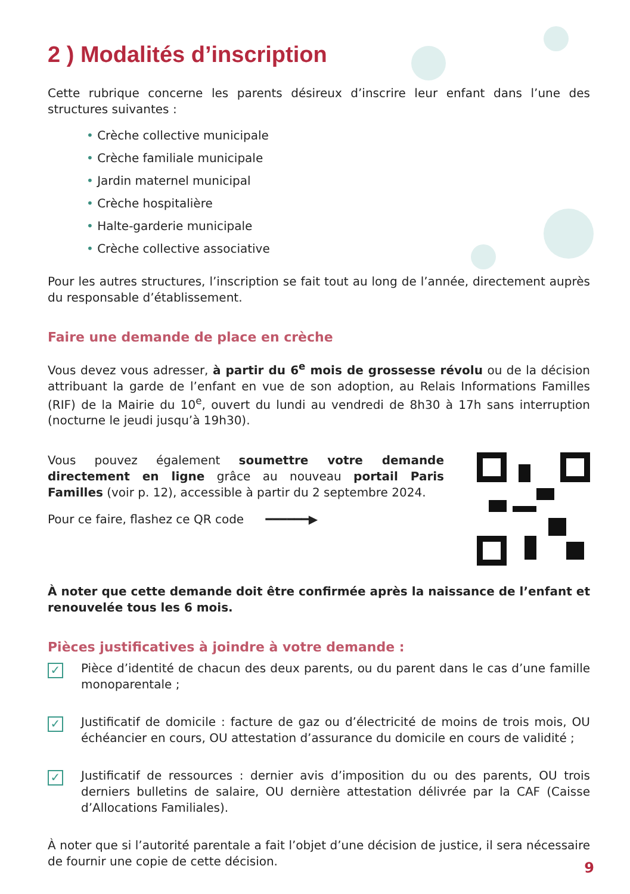2 ) Modalités d’inscription
Cette rubrique concerne les parents désireux d’inscrire leur enfant dans l’une des structures suivantes :
• Crèche collective municipale
• Crèche familiale municipale
• Jardin maternel municipal
• Crèche hospitalière
• Halte-garderie municipale
• Crèche collective associative
Pour les autres structures, l’inscription se fait tout au long de l’année, directement auprès du responsable d’établissement.
Faire une demande de place en crèche
Vous devez vous adresser, à partir du 6<sup>e</sup> mois de grossesse révolu ou de la décision attribuant la garde de l’enfant en vue de son adoption, au Relais Informations Familles (RIF) de la Mairie du 10<sup>e</sup>, ouvert du lundi au vendredi de 8h30 à 17h sans interruption (nocturne le jeudi jusqu’à 19h30).
Vous pouvez également soumettre votre demande directement en ligne grâce au nouveau portail Paris Familles (voir p. 12), accessible à partir du 2 septembre 2024.
Pour ce faire, flashez ce QR code ━━━━━━▶
À noter que cette demande doit être confirmée après la naissance de l’enfant et renouvelée tous les 6 mois.
Pièces justificatives à joindre à votre demande :
✓
Pièce d’identité de chacun des deux parents, ou du parent dans le cas d’une famille monoparentale ;
✓
Justificatif de domicile : facture de gaz ou d’électricité de moins de trois mois, OU échéancier en cours, OU attestation d’assurance du domicile en cours de validité ;
✓
Justificatif de ressources : dernier avis d’imposition du ou des parents, OU trois derniers bulletins de salaire, OU dernière attestation délivrée par la CAF (Caisse d’Allocations Familiales).
À noter que si l’autorité parentale a fait l’objet d’une décision de justice, il sera nécessaire de fournir une copie de cette décision.
9